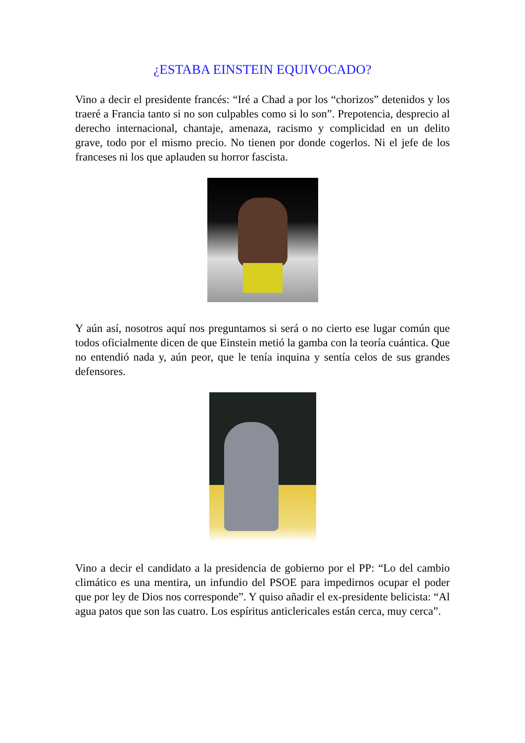¿ESTABA EINSTEIN EQUIVOCADO?
Vino a decir el presidente francés: “Iré a Chad a por los “chorizos” detenidos y los traeré a Francia tanto si no son culpables como si lo son”. Prepotencia, desprecio al derecho internacional, chantaje, amenaza, racismo y complicidad en un delito grave, todo por el mismo precio. No tienen por donde cogerlos. Ni el jefe de los franceses ni los que aplauden su horror fascista.
Y aún así, nosotros aquí nos preguntamos si será o no cierto ese lugar común que todos oficialmente dicen de que Einstein metió la gamba con la teoría cuántica. Que no entendió nada y, aún peor, que le tenía inquina y sentía celos de sus grandes defensores.
Vino a decir el candidato a la presidencia de gobierno por el PP: “Lo del cambio climático es una mentira, un infundio del PSOE para impedirnos ocupar el poder que por ley de Dios nos corresponde”. Y quiso añadir el ex-presidente belicista: “Al agua patos que son las cuatro. Los espíritus anticlericales están cerca, muy cerca”.